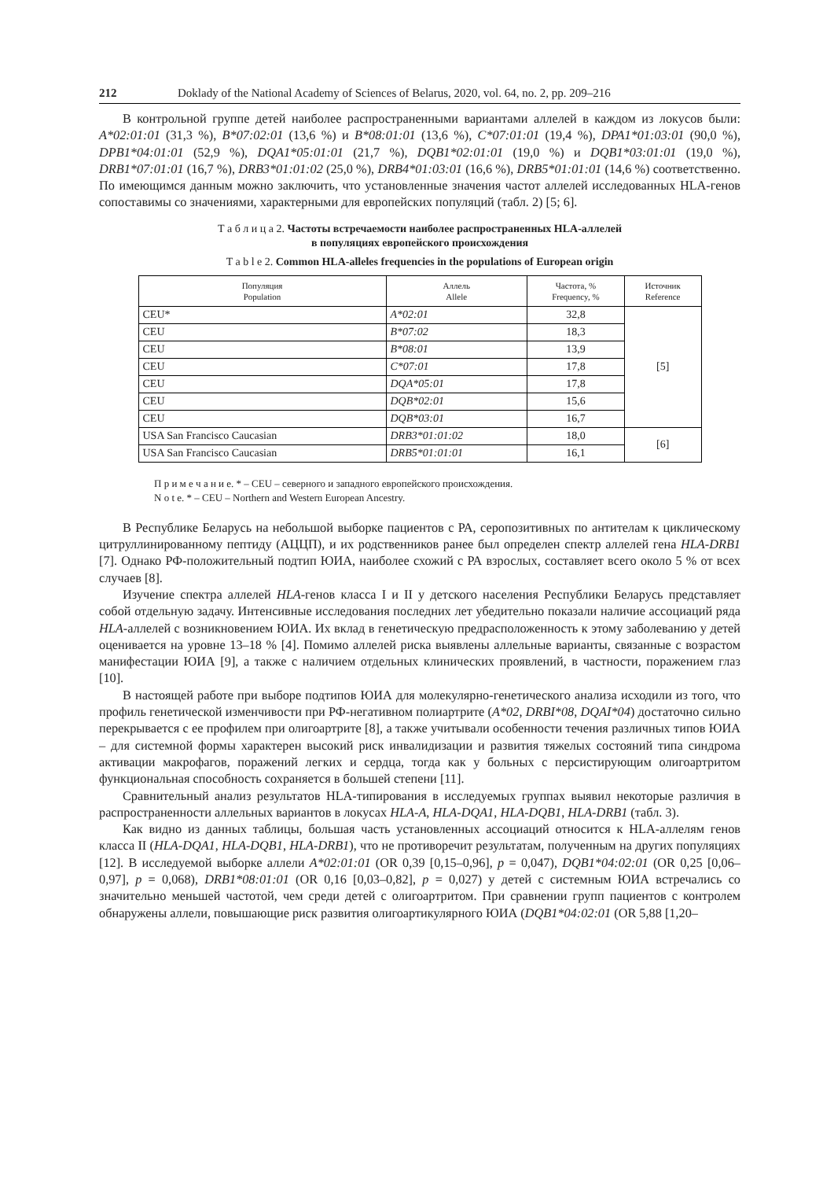212 Doklady of the National Academy of Sciences of Belarus, 2020, vol. 64, no. 2, pp. 209–216
В контрольной группе детей наиболее распространенными вариантами аллелей в каждом из локусов были: A*02:01:01 (31,3 %), B*07:02:01 (13,6 %) и B*08:01:01 (13,6 %), C*07:01:01 (19,4 %), DPA1*01:03:01 (90,0 %), DPB1*04:01:01 (52,9 %), DQA1*05:01:01 (21,7 %), DQB1*02:01:01 (19,0 %) и DQB1*03:01:01 (19,0 %), DRB1*07:01:01 (16,7 %), DRB3*01:01:02 (25,0 %), DRB4*01:03:01 (16,6 %), DRB5*01:01:01 (14,6 %) соответственно. По имеющимся данным можно заключить, что установленные значения частот аллелей исследованных HLA-генов сопоставимы со значениями, характерными для европейских популяций (табл. 2) [5; 6].
Т а б л и ц а 2. Частоты встречаемости наиболее распространенных HLA-аллелей
в популяциях европейского происхождения
T a b l e 2. Common HLA-alleles frequencies in the populations of European origin
| Популяция Population | Аллель Allele | Частота, % Frequency, % | Источник Reference |
| --- | --- | --- | --- |
| CEU* | A*02:01 | 32,8 | [5] |
| CEU | B*07:02 | 18,3 | |
| CEU | B*08:01 | 13,9 | |
| CEU | C*07:01 | 17,8 | |
| CEU | DQA*05:01 | 17,8 | |
| CEU | DQB*02:01 | 15,6 | |
| CEU | DQB*03:01 | 16,7 | |
| USA San Francisco Caucasian | DRB3*01:01:02 | 18,0 | [6] |
| USA San Francisco Caucasian | DRB5*01:01:01 | 16,1 | |
П р и м е ч а н и е. * – CEU – северного и западного европейского происхождения.
N o t e. * – CEU – Northern and Western European Ancestry.
В Республике Беларусь на небольшой выборке пациентов с РА, серопозитивных по антителам к циклическому цитруллинированному пептиду (АЦЦП), и их родственников ранее был определен спектр аллелей гена HLA-DRB1 [7]. Однако РФ-положительный подтип ЮИА, наиболее схожий с РА взрослых, составляет всего около 5 % от всех случаев [8].
Изучение спектра аллелей HLA-генов класса I и II у детского населения Республики Беларусь представляет собой отдельную задачу. Интенсивные исследования последних лет убедительно показали наличие ассоциаций ряда HLA-аллелей с возникновением ЮИА. Их вклад в генетическую предрасположенность к этому заболеванию у детей оценивается на уровне 13–18 % [4]. Помимо аллелей риска выявлены аллельные варианты, связанные с возрастом манифестации ЮИА [9], а также с наличием отдельных клинических проявлений, в частности, поражением глаз [10].
В настоящей работе при выборе подтипов ЮИА для молекулярно-генетического анализа исходили из того, что профиль генетической изменчивости при РФ-негативном полиартрите (A*02, DRBI*08, DQAI*04) достаточно сильно перекрывается с ее профилем при олигоартрите [8], а также учитывали особенности течения различных типов ЮИА – для системной формы характерен высокий риск инвалидизации и развития тяжелых состояний типа синдрома активации макрофагов, поражений легких и сердца, тогда как у больных с персистирующим олигоартритом функциональная способность сохраняется в большей степени [11].
Сравнительный анализ результатов HLA-типирования в исследуемых группах выявил некоторые различия в распространенности аллельных вариантов в локусах HLA-A, HLA-DQA1, HLA-DQB1, HLA-DRB1 (табл. 3).
Как видно из данных таблицы, большая часть установленных ассоциаций относится к HLA-аллелям генов класса II (HLA-DQA1, HLA-DQB1, HLA-DRB1), что не противоречит результатам, полученным на других популяциях [12]. В исследуемой выборке аллели A*02:01:01 (OR 0,39 [0,15–0,96], p = 0,047), DQB1*04:02:01 (OR 0,25 [0,06–0,97], p = 0,068), DRB1*08:01:01 (OR 0,16 [0,03–0,82], p = 0,027) у детей с системным ЮИА встречались со значительно меньшей частотой, чем среди детей с олигоартритом. При сравнении групп пациентов с контролем обнаружены аллели, повышающие риск развития олигоартикулярного ЮИА (DQB1*04:02:01 (OR 5,88 [1,20–